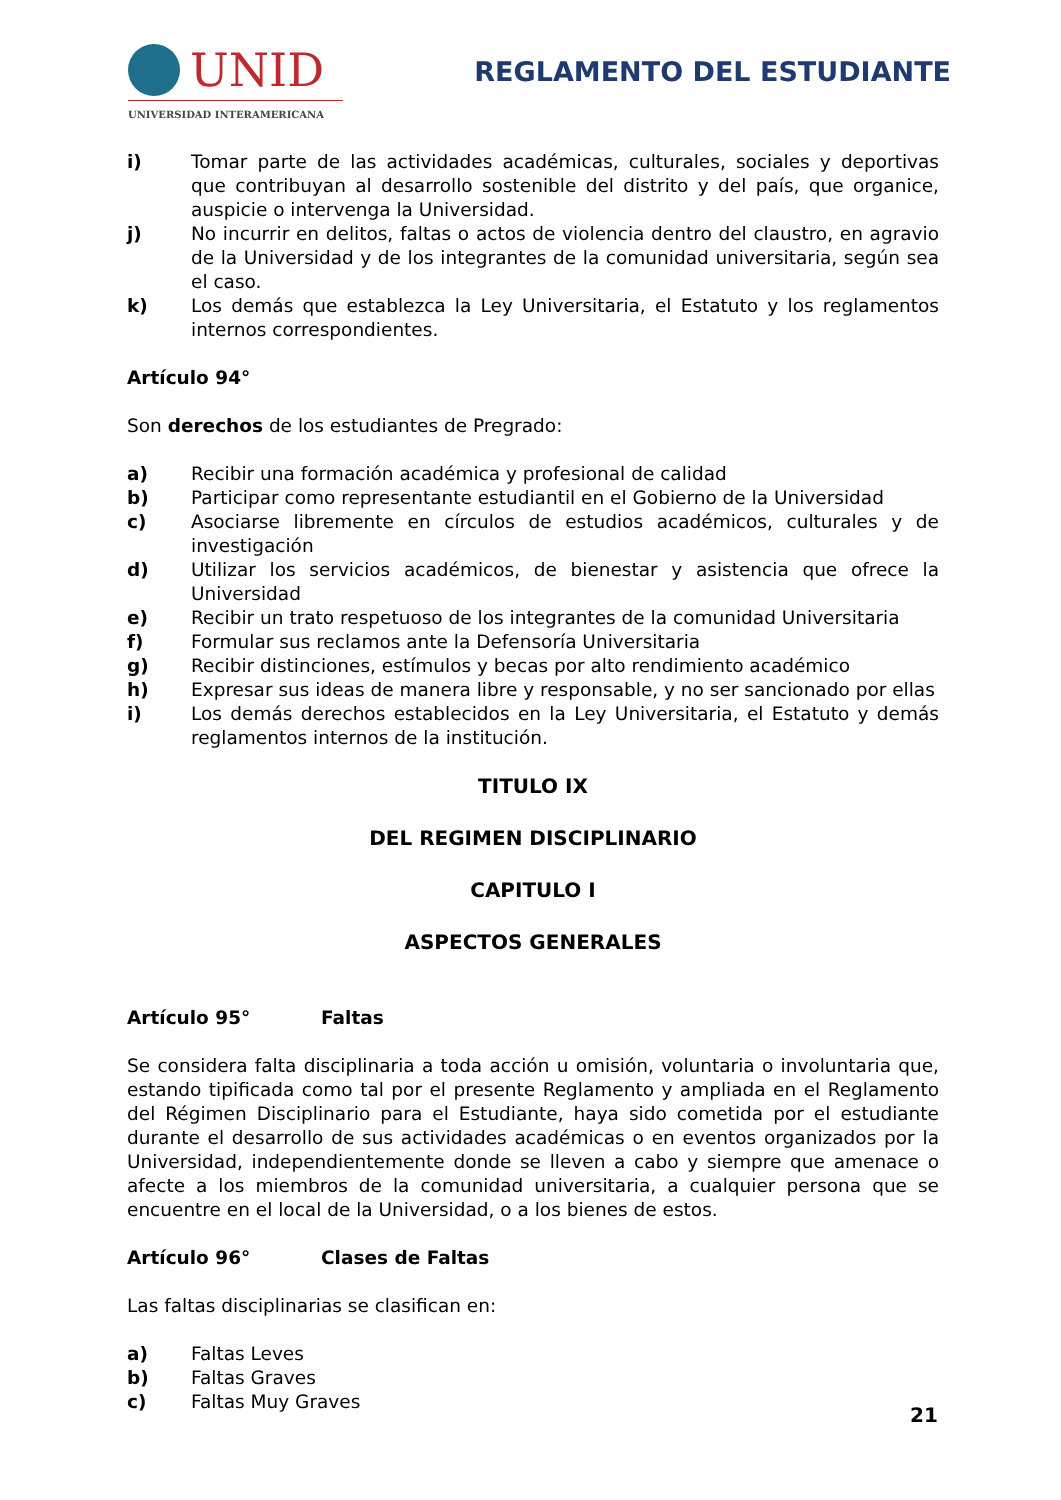UNID
UNIVERSIDAD INTERAMERICANA
REGLAMENTO DEL ESTUDIANTE
i) Tomar parte de las actividades académicas, culturales, sociales y deportivas que contribuyan al desarrollo sostenible del distrito y del país, que organice, auspicie o intervenga la Universidad.
j) No incurrir en delitos, faltas o actos de violencia dentro del claustro, en agravio de la Universidad y de los integrantes de la comunidad universitaria, según sea el caso.
k) Los demás que establezca la Ley Universitaria, el Estatuto y los reglamentos internos correspondientes.
Artículo 94°
Son derechos de los estudiantes de Pregrado:
a) Recibir una formación académica y profesional de calidad
b) Participar como representante estudiantil en el Gobierno de la Universidad
c) Asociarse libremente en círculos de estudios académicos, culturales y de investigación
d) Utilizar los servicios académicos, de bienestar y asistencia que ofrece la Universidad
e) Recibir un trato respetuoso de los integrantes de la comunidad Universitaria
f) Formular sus reclamos ante la Defensoría Universitaria
g) Recibir distinciones, estímulos y becas por alto rendimiento académico
h) Expresar sus ideas de manera libre y responsable, y no ser sancionado por ellas
i) Los demás derechos establecidos en la Ley Universitaria, el Estatuto y demás reglamentos internos de la institución.
TITULO IX
DEL REGIMEN DISCIPLINARIO
CAPITULO I
ASPECTOS GENERALES
Artículo 95° Faltas
Se considera falta disciplinaria a toda acción u omisión, voluntaria o involuntaria que, estando tipificada como tal por el presente Reglamento y ampliada en el Reglamento del Régimen Disciplinario para el Estudiante, haya sido cometida por el estudiante durante el desarrollo de sus actividades académicas o en eventos organizados por la Universidad, independientemente donde se lleven a cabo y siempre que amenace o afecte a los miembros de la comunidad universitaria, a cualquier persona que se encuentre en el local de la Universidad, o a los bienes de estos.
Artículo 96° Clases de Faltas
Las faltas disciplinarias se clasifican en:
a) Faltas Leves
b) Faltas Graves
c) Faltas Muy Graves
21